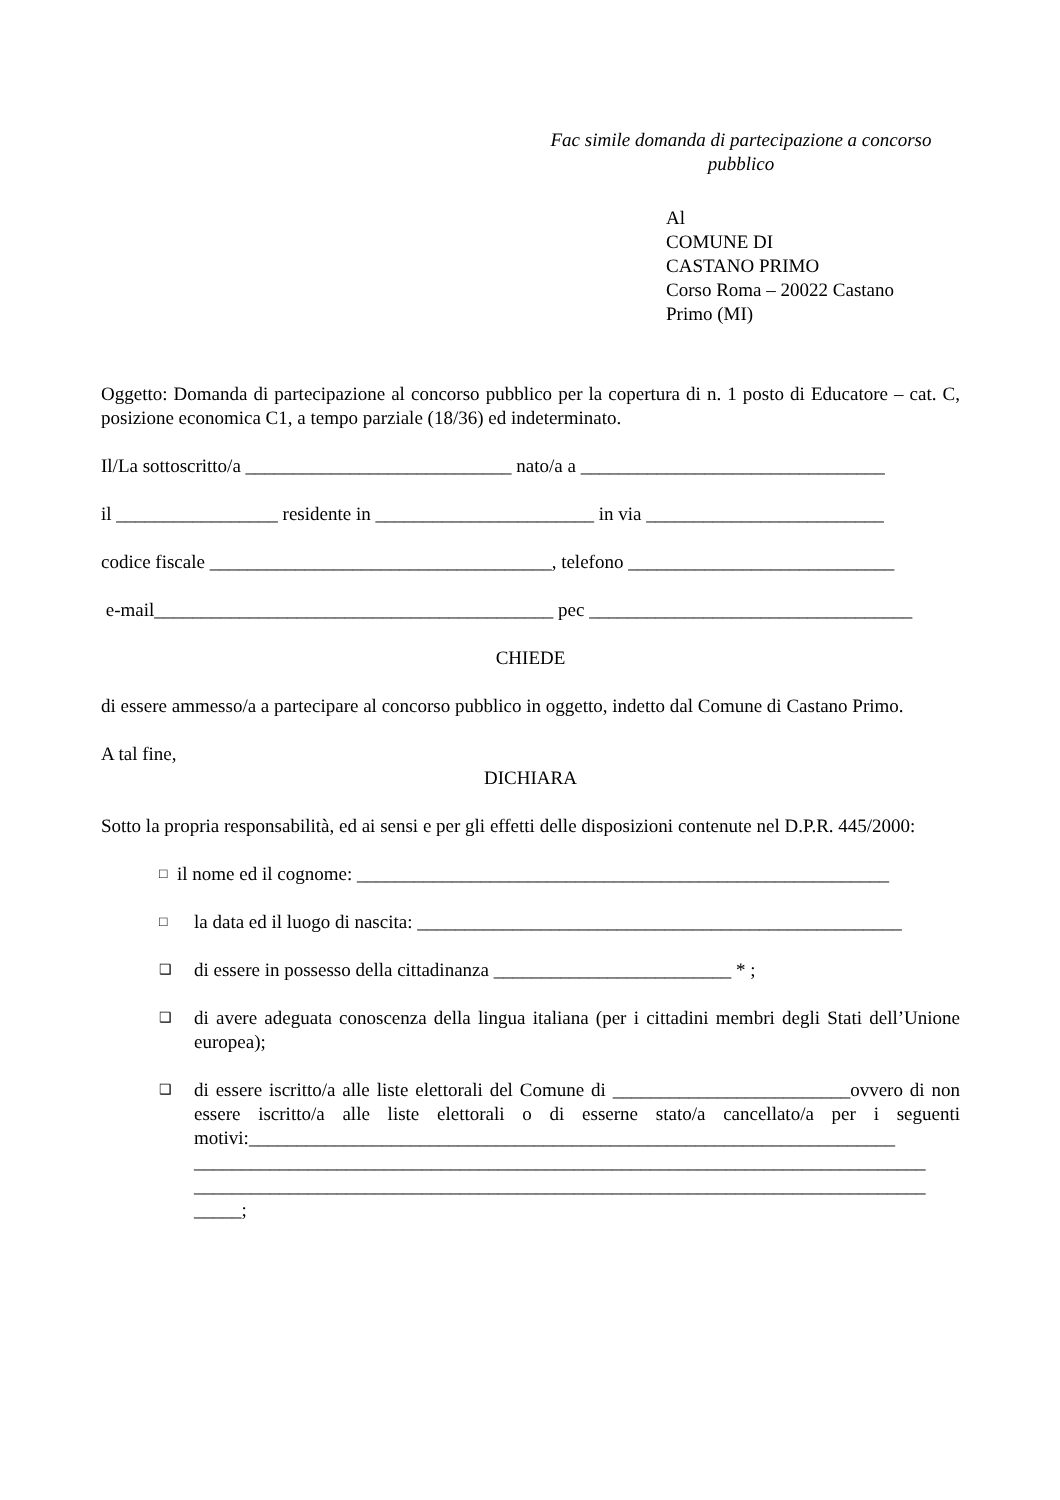Fac simile domanda di partecipazione a concorso pubblico
Al
COMUNE DI
CASTANO PRIMO
Corso Roma – 20022 Castano
Primo (MI)
Oggetto: Domanda di partecipazione al concorso pubblico per la copertura di n. 1 posto di Educatore – cat. C, posizione economica C1, a tempo parziale (18/36) ed indeterminato.
Il/La sottoscritto/a ____________________________ nato/a a ________________________________
il _________________ residente in _______________________ in via _________________________
codice fiscale ____________________________________, telefono ____________________________
e-mail__________________________________________ pec __________________________________
CHIEDE
di essere ammesso/a a partecipare al concorso pubblico in oggetto, indetto dal Comune di Castano Primo.
A tal fine,
DICHIARA
Sotto la propria responsabilità, ed ai sensi e per gli effetti delle disposizioni contenute nel D.P.R. 445/2000:
□ il nome ed il cognome: ________________________________________________________
□ la data ed il luogo di nascita: ___________________________________________________
❑ di essere in possesso della cittadinanza _________________________ * ;
❑ di avere adeguata conoscenza della lingua italiana (per i cittadini membri degli Stati dell’Unione europea);
❑ di essere iscritto/a alle liste elettorali del Comune di _________________________ovvero di non essere iscritto/a alle liste elettorali o di esserne stato/a cancellato/a per i seguenti motivi:____________________________________________________________________
_____________________________________________________________________________
_____________________________________________________________________________
_____;